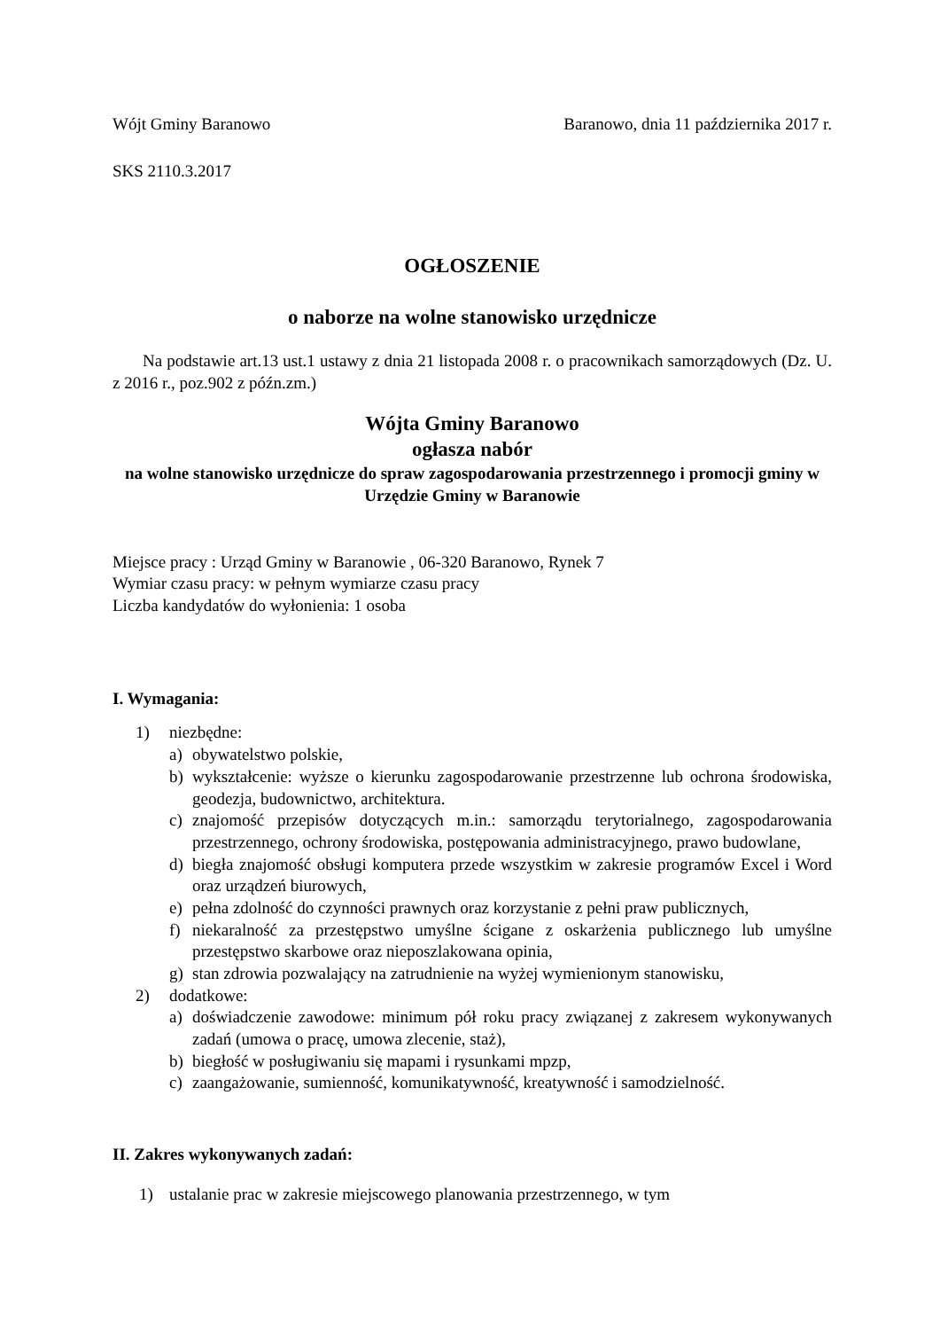Wójt Gminy Baranowo Baranowo, dnia 11 października 2017 r.
SKS 2110.3.2017
OGŁOSZENIE
o naborze na wolne stanowisko urzędnicze
Na podstawie art.13 ust.1 ustawy z dnia 21 listopada 2008 r. o pracownikach samorządowych (Dz. U. z 2016 r., poz.902 z późn.zm.)
Wójta Gminy Baranowo
ogłasza nabór
na wolne stanowisko urzędnicze do spraw zagospodarowania przestrzennego i promocji gminy w Urzędzie Gminy w Baranowie
Miejsce pracy : Urząd Gminy w Baranowie , 06-320 Baranowo, Rynek 7
Wymiar czasu pracy: w pełnym wymiarze czasu pracy
Liczba kandydatów do wyłonienia: 1 osoba
I. Wymagania:
1) niezbędne:
a) obywatelstwo polskie,
b) wykształcenie: wyższe o kierunku zagospodarowanie przestrzenne lub ochrona środowiska, geodezja, budownictwo, architektura.
c) znajomość przepisów dotyczących m.in.: samorządu terytorialnego, zagospodarowania przestrzennego, ochrony środowiska, postępowania administracyjnego, prawo budowlane,
d) biegła znajomość obsługi komputera przede wszystkim w zakresie programów Excel i Word oraz urządzeń biurowych,
e) pełna zdolność do czynności prawnych oraz korzystanie z pełni praw publicznych,
f) niekaralność za przestępstwo umyślne ścigane z oskarżenia publicznego lub umyślne przestępstwo skarbowe oraz nieposzlakowana opinia,
g) stan zdrowia pozwalający na zatrudnienie na wyżej wymienionym stanowisku,
2) dodatkowe:
a) doświadczenie zawodowe: minimum pół roku pracy związanej z zakresem wykonywanych zadań (umowa o pracę, umowa zlecenie, staż),
b) biegłość w posługiwaniu się mapami i rysunkami mpzp,
c) zaangażowanie, sumienność, komunikatywność, kreatywność i samodzielność.
II. Zakres wykonywanych zadań:
1) ustalanie prac w zakresie miejscowego planowania przestrzennego, w tym